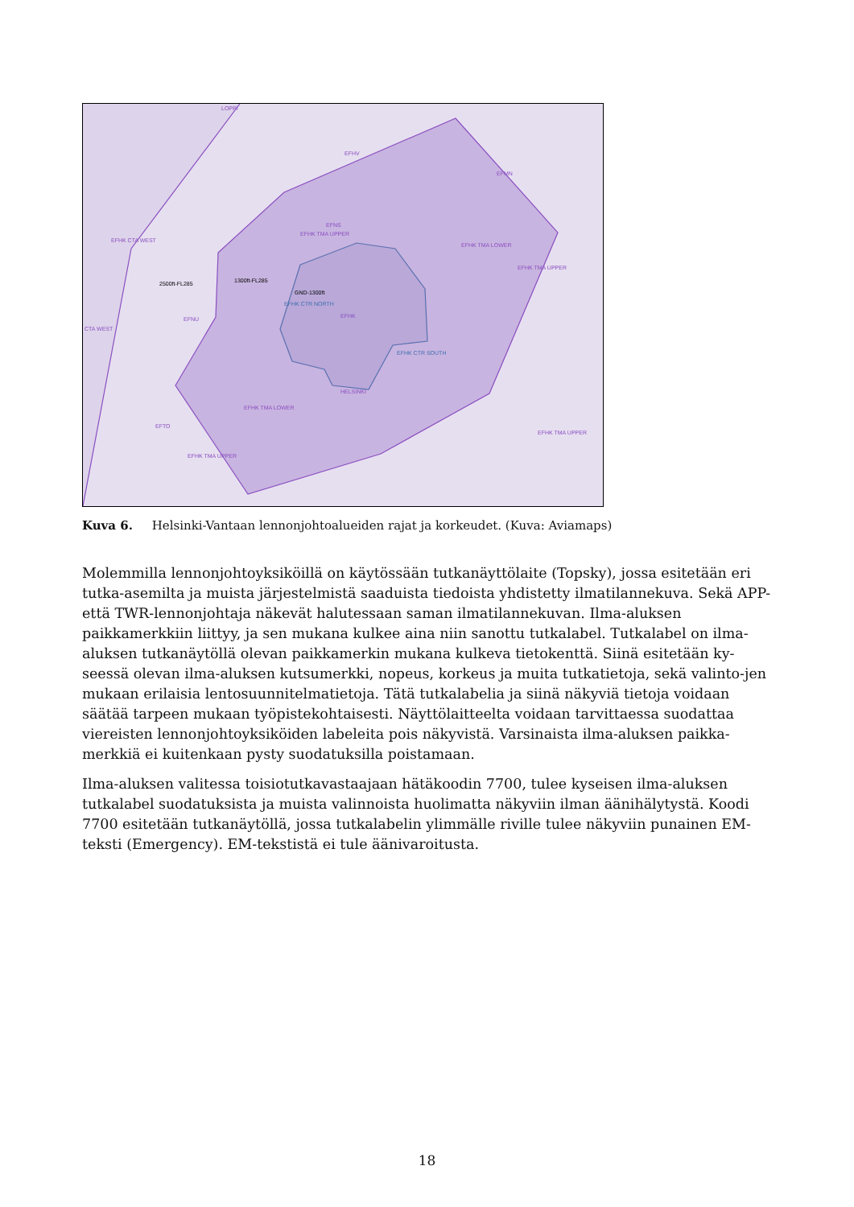LOPPI
EFHV
EFNS
EFHK TMA UPPER
EFHK CTA WEST
2500ft-FL285 1300ft-FL285
GND-1300ft
EFHK CTR NORTH
EFHK EFNU
EFHK CTR SOUTH
HELSINKI
EFHK TMA LOWER
EFTO
EFHK TMA UPPER
EFHK TMA LOWER
EFHK TMA UPPER
EFHK TMA UPPER
EFMN
CTA WEST
Kuva 6. Helsinki-Vantaan lennonjohtoalueiden rajat ja korkeudet. (Kuva: Aviamaps)
Molemmilla lennonjohtoyksiköillä on käytössään tutkanäyttölaite (Topsky), jossa esitetään eri tutka-asemilta ja muista järjestelmistä saaduista tiedoista yhdistetty ilmatilannekuva. Sekä APP- että TWR-lennonjohtaja näkevät halutessaan saman ilmatilannekuvan. Ilma-aluksen paikkamerkkiin liittyy, ja sen mukana kulkee aina niin sanottu tutkalabel. Tutkalabel on ilma-aluksen tutkanäytöllä olevan paikkamerkin mukana kulkeva tietokenttä. Siinä esitetään ky-seessä olevan ilma-aluksen kutsumerkki, nopeus, korkeus ja muita tutkatietoja, sekä valinto-jen mukaan erilaisia lentosuunnitelmatietoja. Tätä tutkalabelia ja siinä näkyviä tietoja voidaan säätää tarpeen mukaan työpistekohtaisesti. Näyttölaitteelta voidaan tarvittaessa suodattaa viereisten lennonjohtoyksiköiden labeleita pois näkyvistä. Varsinaista ilma-aluksen paikka-merkkiä ei kuitenkaan pysty suodatuksilla poistamaan.
Ilma-aluksen valitessa toisiotutkavastaajaan hätäkoodin 7700, tulee kyseisen ilma-aluksen tutkalabel suodatuksista ja muista valinnoista huolimatta näkyviin ilman äänihälytystä. Koodi 7700 esitetään tutkanäytöllä, jossa tutkalabelin ylimmälle riville tulee näkyviin punainen EM-teksti (Emergency). EM-tekstistä ei tule äänivaroitusta.
18